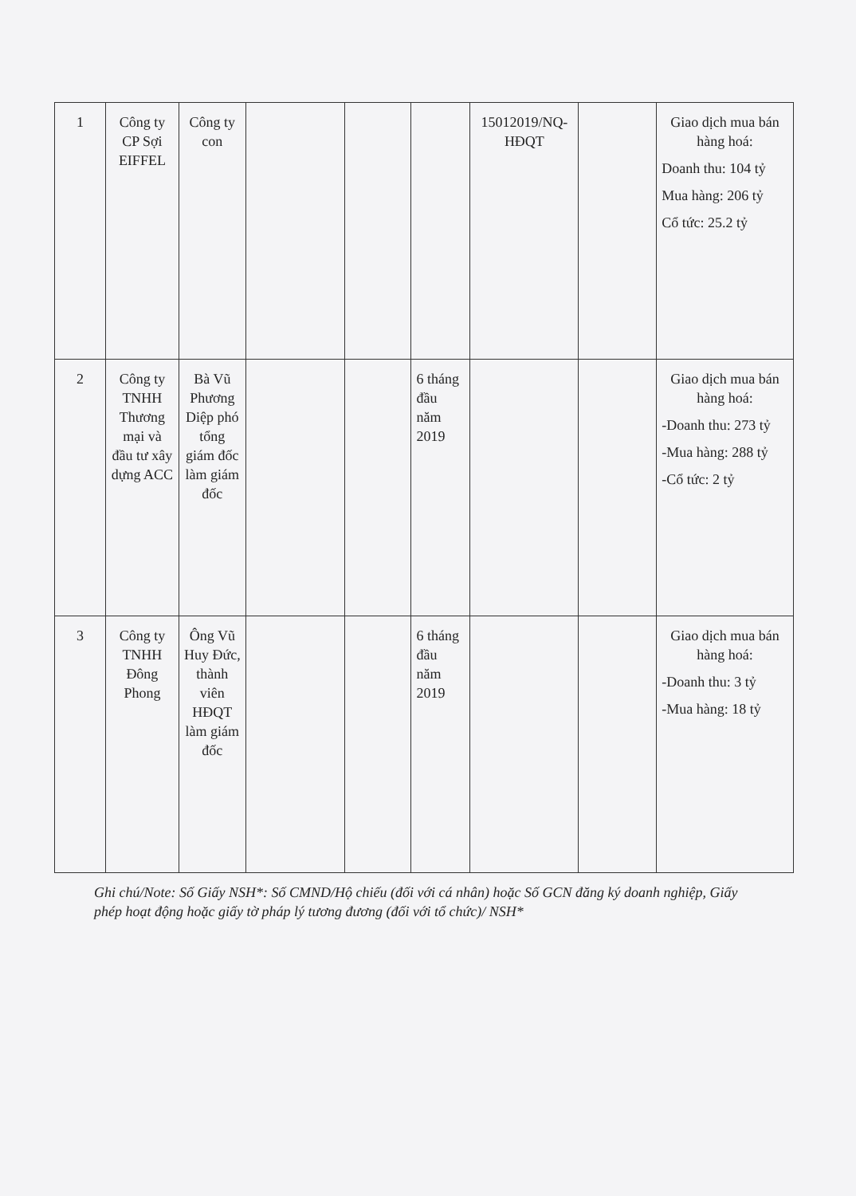| 1 | Công ty CP Sợi EIFFEL | Công ty con | | | | 15012019/NQ-HĐQT | | Giao dịch mua bán hàng hoá: Doanh thu: 104 tỷ Mua hàng: 206 tỷ Cổ tức: 25.2 tỷ |
| 2 | Công ty TNHH Thương mại và đầu tư xây dựng ACC | Bà Vũ Phương Diệp phó tổng giám đốc làm giám đốc | | | 6 tháng đầu năm 2019 | | | Giao dịch mua bán hàng hoá: -Doanh thu: 273 tỷ -Mua hàng: 288 tỷ -Cổ tức: 2 tỷ |
| 3 | Công ty TNHH Đông Phong | Ông Vũ Huy Đức, thành viên HĐQT làm giám đốc | | | 6 tháng đầu năm 2019 | | | Giao dịch mua bán hàng hoá: -Doanh thu: 3 tỷ -Mua hàng: 18 tỷ |
Ghi chú/Note: Số Giấy NSH*: Số CMND/Hộ chiếu (đối với cá nhân) hoặc Số GCN đăng ký doanh nghiệp, Giấy phép hoạt động hoặc giấy tờ pháp lý tương đương (đối với tổ chức)/ NSH*